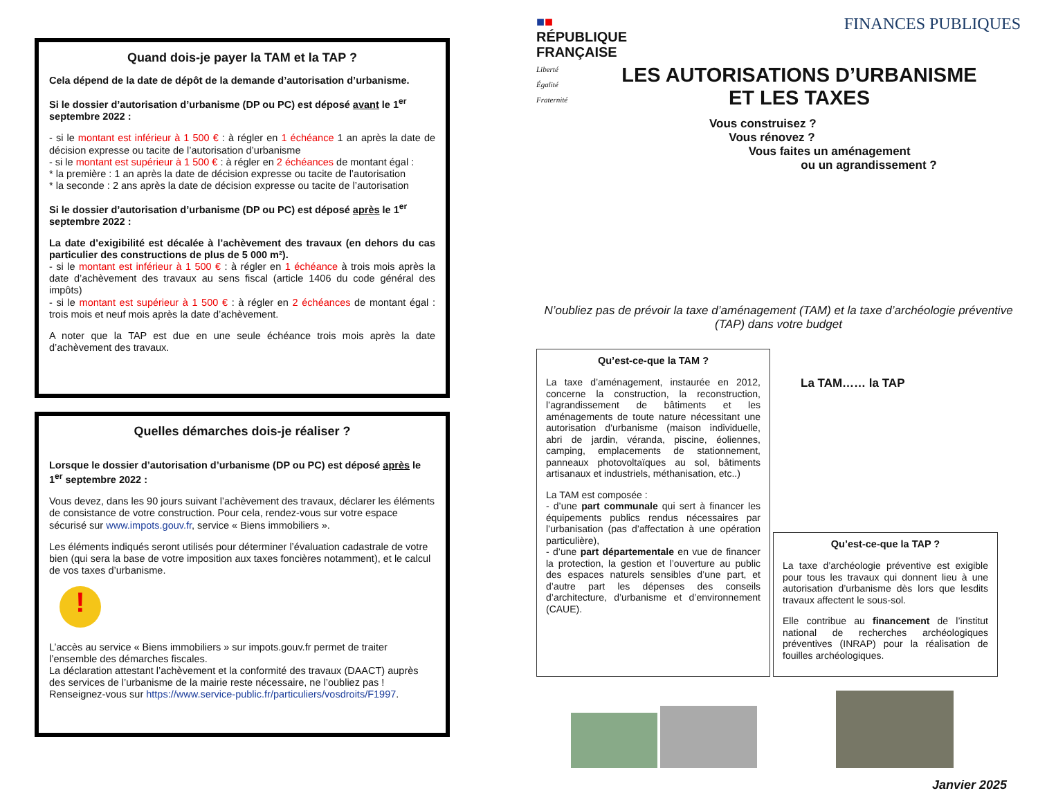Quand dois-je payer la TAM et la TAP ?
Cela dépend de la date de dépôt de la demande d’autorisation d’urbanisme.
Si le dossier d’autorisation d’urbanisme (DP ou PC) est déposé avant le 1<sup>er</sup> septembre 2022 :
- si le montant est inférieur à 1 500 € : à régler en 1 échéance 1 an après la date de décision expresse ou tacite de l’autorisation d’urbanisme
- si le montant est supérieur à 1 500 € : à régler en 2 échéances de montant égal :
* la première : 1 an après la date de décision expresse ou tacite de l’autorisation
* la seconde : 2 ans après la date de décision expresse ou tacite de l’autorisation
Si le dossier d’autorisation d’urbanisme (DP ou PC) est déposé après le 1<sup>er</sup> septembre 2022 :
La date d’exigibilité est décalée à l’achèvement des travaux (en dehors du cas particulier des constructions de plus de 5 000 m²).
- si le montant est inférieur à 1 500 € : à régler en 1 échéance à trois mois après la date d’achèvement des travaux au sens fiscal (article 1406 du code général des impôts)
- si le montant est supérieur à 1 500 € : à régler en 2 échéances de montant égal : trois mois et neuf mois après la date d’achèvement.
A noter que la TAP est due en une seule échéance trois mois après la date d’achèvement des travaux.
Quelles démarches dois-je réaliser ?
Lorsque le dossier d’autorisation d’urbanisme (DP ou PC) est déposé après le 1<sup>er</sup> septembre 2022 :
Vous devez, dans les 90 jours suivant l’achèvement des travaux, déclarer les éléments de consistance de votre construction. Pour cela, rendez-vous sur votre espace sécurisé sur www.impots.gouv.fr, service « Biens immobiliers ».
Les éléments indiqués seront utilisés pour déterminer l’évaluation cadastrale de votre bien (qui sera la base de votre imposition aux taxes foncières notamment), et le calcul de vos taxes d’urbanisme.
!
L’accès au service « Biens immobiliers » sur impots.gouv.fr permet de traiter l’ensemble des démarches fiscales.
La déclaration attestant l’achèvement et la conformité des travaux (DAACT) auprès des services de l’urbanisme de la mairie reste nécessaire, ne l’oubliez pas !
Renseignez-vous sur https://www.service-public.fr/particuliers/vosdroits/F1997.
■■
RÉPUBLIQUE
FRANÇAISE
Liberté
Égalité
Fraternité
FINANCES PUBLIQUES
LES AUTORISATIONS D’URBANISME
ET LES TAXES
Vous construisez ?
Vous rénovez ?
Vous faites un aménagement
ou un agrandissement ?
N’oubliez pas de prévoir la taxe d’aménagement (TAM) et la taxe d’archéologie préventive (TAP) dans votre budget
Qu’est-ce-que la TAM ?
La taxe d’aménagement, instaurée en 2012, concerne la construction, la reconstruction, l’agrandissement de bâtiments et les aménagements de toute nature nécessitant une autorisation d’urbanisme (maison individuelle, abri de jardin, véranda, piscine, éoliennes, camping, emplacements de stationnement, panneaux photovoltaïques au sol, bâtiments artisanaux et industriels, méthanisation, etc..)
La TAM est composée :
- d’une part communale qui sert à financer les équipements publics rendus nécessaires par l’urbanisation (pas d’affectation à une opération particulière),
- d’une part départementale en vue de financer la protection, la gestion et l’ouverture au public des espaces naturels sensibles d’une part, et d’autre part les dépenses des conseils d’architecture, d’urbanisme et d’environnement (CAUE).
La TAM…… la TAP
Qu’est-ce-que la TAP ?
La taxe d’archéologie préventive est exigible pour tous les travaux qui donnent lieu à une autorisation d’urbanisme dès lors que lesdits travaux affectent le sous-sol.
Elle contribue au financement de l’institut national de recherches archéologiques préventives (INRAP) pour la réalisation de fouilles archéologiques.
Janvier 2025